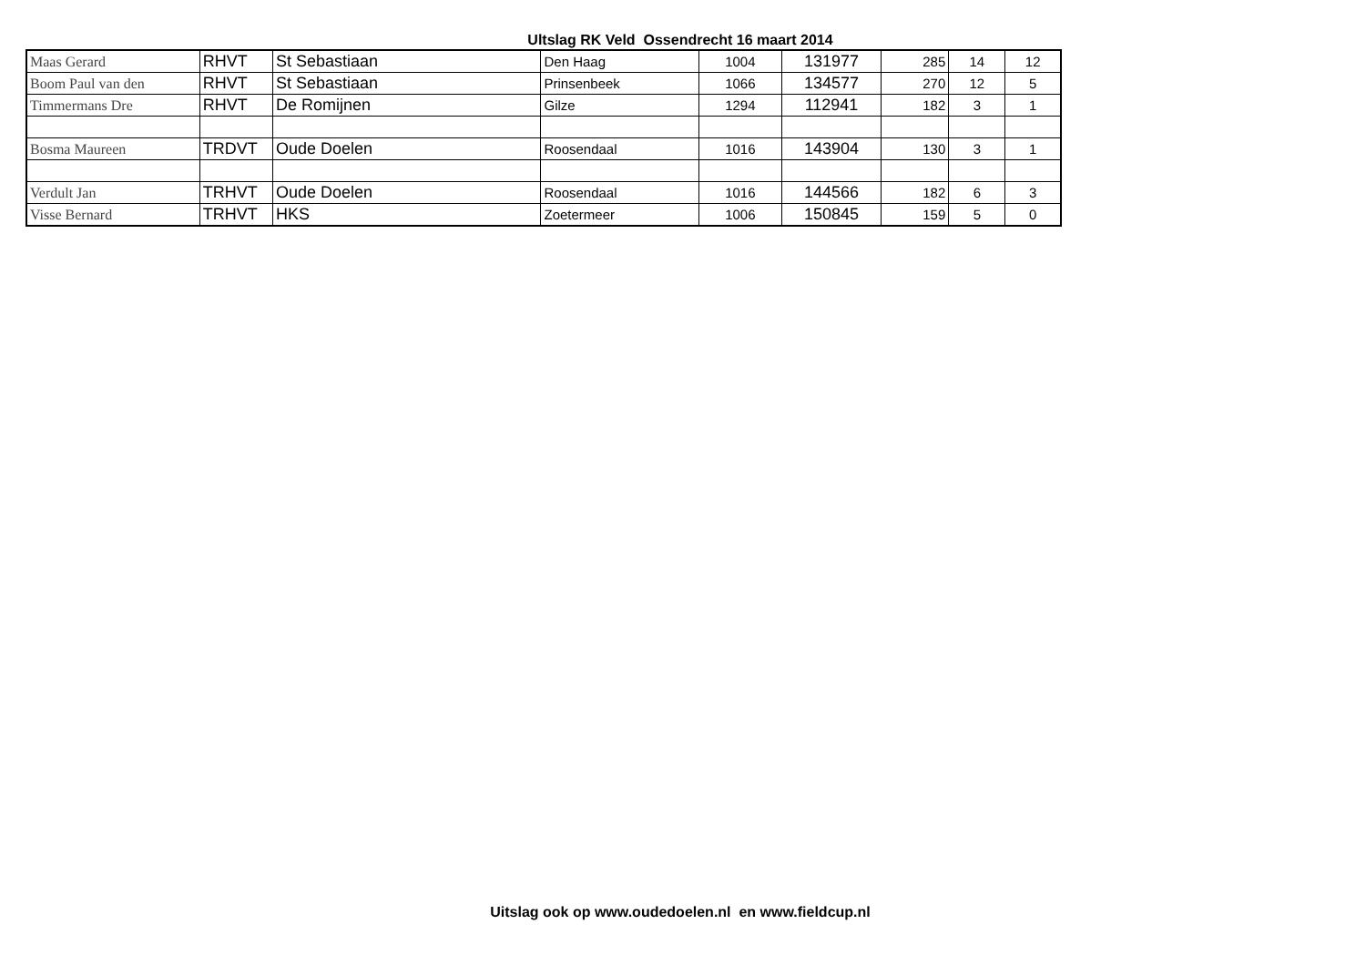Ultslag RK Veld Ossendrecht 16 maart 2014
| Maas Gerard | RHVT | St Sebastiaan | Den Haag | 1004 | 131977 | 285 | 14 | 12 |
| Boom Paul van den | RHVT | St Sebastiaan | Prinsenbeek | 1066 | 134577 | 270 | 12 | 5 |
| Timmermans Dre | RHVT | De Romijnen | Gilze | 1294 | 112941 | 182 | 3 | 1 |
| Bosma Maureen | TRDVT | Oude Doelen | Roosendaal | 1016 | 143904 | 130 | 3 | 1 |
| Verdult Jan | TRHVT | Oude Doelen | Roosendaal | 1016 | 144566 | 182 | 6 | 3 |
| Visse Bernard | TRHVT | HKS | Zoetermeer | 1006 | 150845 | 159 | 5 | 0 |
Uitslag ook op www.oudedoelen.nl en www.fieldcup.nl